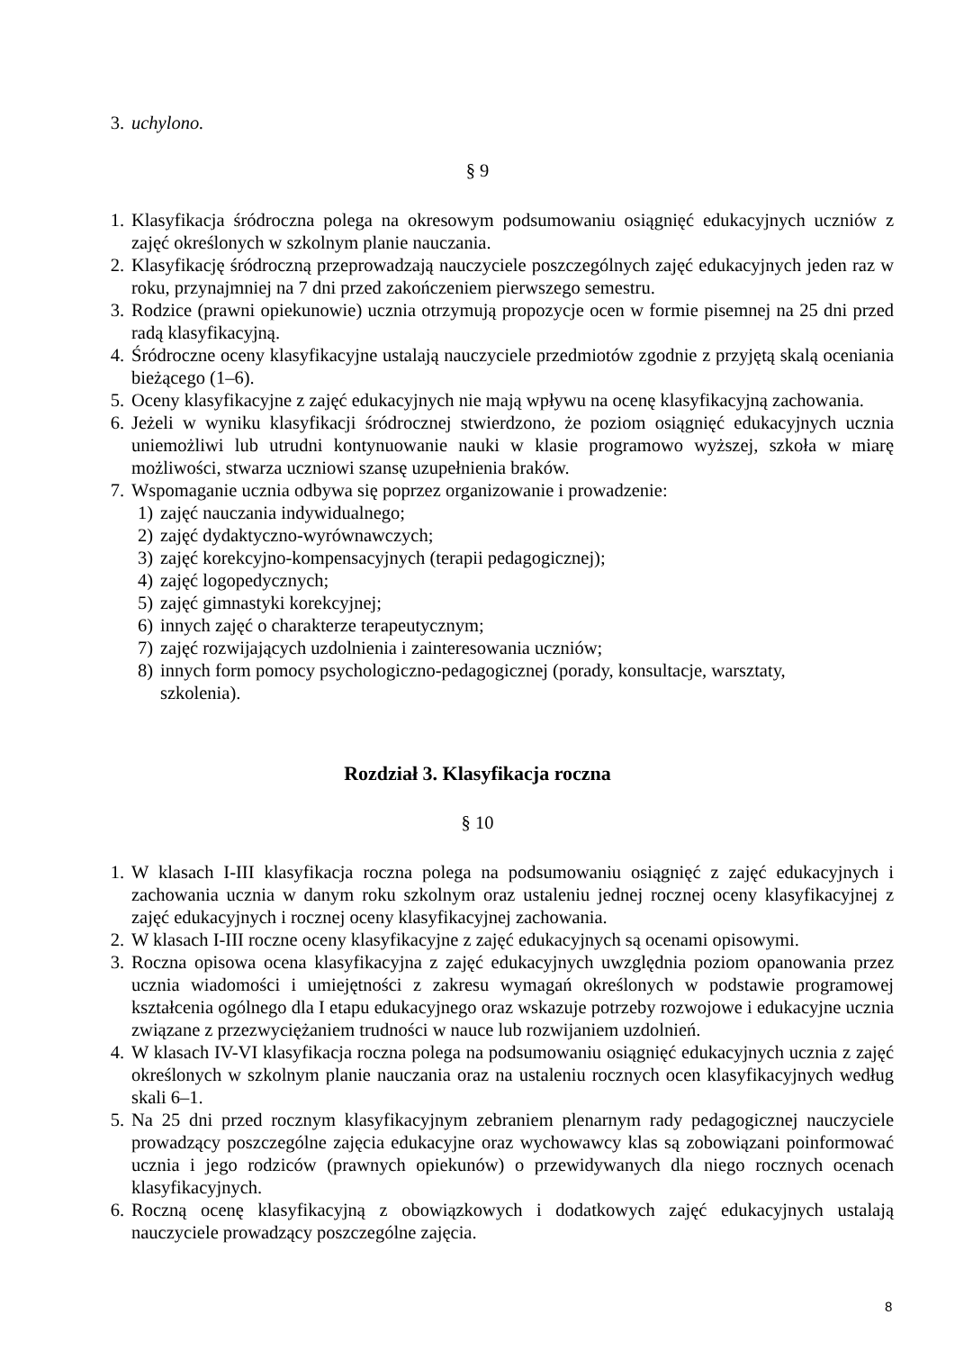3. uchylono.
§ 9
1. Klasyfikacja śródroczna polega na okresowym podsumowaniu osiągnięć edukacyjnych uczniów z zajęć określonych w szkolnym planie nauczania.
2. Klasyfikację śródroczną przeprowadzają nauczyciele poszczególnych zajęć edukacyjnych jeden raz w roku, przynajmniej na 7 dni przed zakończeniem pierwszego semestru.
3. Rodzice (prawni opiekunowie) ucznia otrzymują propozycje ocen w formie pisemnej na 25 dni przed radą klasyfikacyjną.
4. Śródroczne oceny klasyfikacyjne ustalają nauczyciele przedmiotów zgodnie z przyjętą skalą oceniania bieżącego (1–6).
5. Oceny klasyfikacyjne z zajęć edukacyjnych nie mają wpływu na ocenę klasyfikacyjną zachowania.
6. Jeżeli w wyniku klasyfikacji śródrocznej stwierdzono, że poziom osiągnięć edukacyjnych ucznia uniemożliwi lub utrudni kontynuowanie nauki w klasie programowo wyższej, szkoła w miarę możliwości, stwarza uczniowi szansę uzupełnienia braków.
7. Wspomaganie ucznia odbywa się poprzez organizowanie i prowadzenie:
1) zajęć nauczania indywidualnego;
2) zajęć dydaktyczno-wyrównawczych;
3) zajęć korekcyjno-kompensacyjnych (terapii pedagogicznej);
4) zajęć logopedycznych;
5) zajęć gimnastyki korekcyjnej;
6) innych zajęć o charakterze terapeutycznym;
7) zajęć rozwijających uzdolnienia i zainteresowania uczniów;
8) innych form pomocy psychologiczno-pedagogicznej (porady, konsultacje, warsztaty, szkolenia).
Rozdział 3. Klasyfikacja roczna
§ 10
1. W klasach I-III klasyfikacja roczna polega na podsumowaniu osiągnięć z zajęć edukacyjnych i zachowania ucznia w danym roku szkolnym oraz ustaleniu jednej rocznej oceny klasyfikacyjnej z zajęć edukacyjnych i rocznej oceny klasyfikacyjnej zachowania.
2. W klasach I-III roczne oceny klasyfikacyjne z zajęć edukacyjnych są ocenami opisowymi.
3. Roczna opisowa ocena klasyfikacyjna z zajęć edukacyjnych uwzględnia poziom opanowania przez ucznia wiadomości i umiejętności z zakresu wymagań określonych w podstawie programowej kształcenia ogólnego dla I etapu edukacyjnego oraz wskazuje potrzeby rozwojowe i edukacyjne ucznia związane z przezwyciężaniem trudności w nauce lub rozwijaniem uzdolnień.
4. W klasach IV-VI klasyfikacja roczna polega na podsumowaniu osiągnięć edukacyjnych ucznia z zajęć określonych w szkolnym planie nauczania oraz na ustaleniu rocznych ocen klasyfikacyjnych według skali 6–1.
5. Na 25 dni przed rocznym klasyfikacyjnym zebraniem plenarnym rady pedagogicznej nauczyciele prowadzący poszczególne zajęcia edukacyjne oraz wychowawcy klas są zobowiązani poinformować ucznia i jego rodziców (prawnych opiekunów) o przewidywanych dla niego rocznych ocenach klasyfikacyjnych.
6. Roczną ocenę klasyfikacyjną z obowiązkowych i dodatkowych zajęć edukacyjnych ustalają nauczyciele prowadzący poszczególne zajęcia.
8